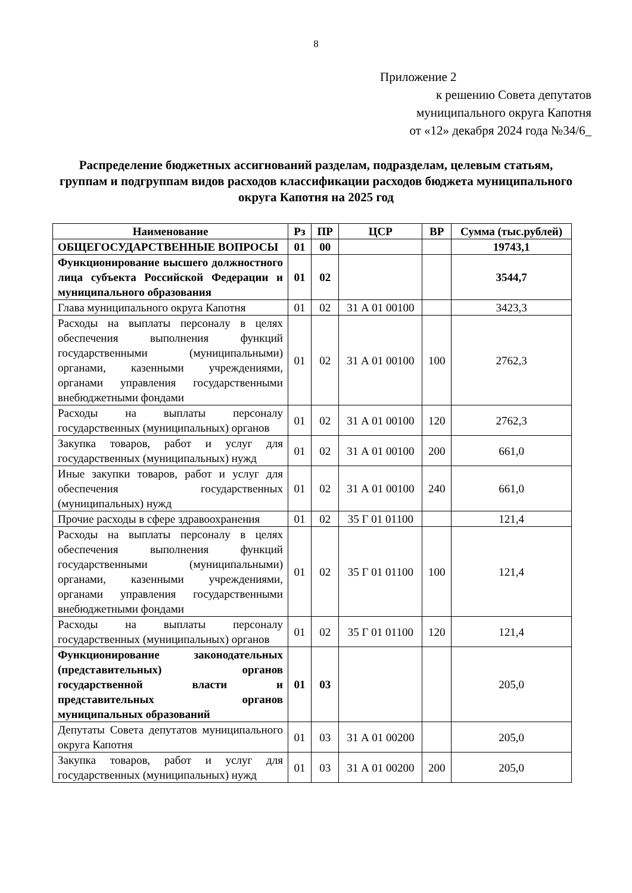8
Приложение 2
к решению Совета депутатов
муниципального округа Капотня
от «12» декабря 2024 года №34/6_
Распределение бюджетных ассигнований разделам, подразделам, целевым статьям, группам и подгруппам видов расходов классификации расходов бюджета муниципального округа Капотня на 2025 год
| Наименование | Рз | ПР | ЦСР | ВР | Сумма (тыс.рублей) |
| --- | --- | --- | --- | --- | --- |
| ОБЩЕГОСУДАРСТВЕННЫЕ ВОПРОСЫ | 01 | 00 | | | 19743,1 |
| Функционирование высшего должностного лица субъекта Российской Федерации и муниципального образования | 01 | 02 | | | 3544,7 |
| Глава муниципального округа Капотня | 01 | 02 | 31 А 01 00100 | | 3423,3 |
| Расходы на выплаты персоналу в целях обеспечения выполнения функций государственными (муниципальными) органами, казенными учреждениями, органами управления государственными внебюджетными фондами | 01 | 02 | 31 А 01 00100 | 100 | 2762,3 |
| Расходы на выплаты персоналу государственных (муниципальных) органов | 01 | 02 | 31 А 01 00100 | 120 | 2762,3 |
| Закупка товаров, работ и услуг для государственных (муниципальных) нужд | 01 | 02 | 31 А 01 00100 | 200 | 661,0 |
| Иные закупки товаров, работ и услуг для обеспечения государственных (муниципальных) нужд | 01 | 02 | 31 А 01 00100 | 240 | 661,0 |
| Прочие расходы в сфере здравоохранения | 01 | 02 | 35 Г 01 01100 | | 121,4 |
| Расходы на выплаты персоналу в целях обеспечения выполнения функций государственными (муниципальными) органами, казенными учреждениями, органами управления государственными внебюджетными фондами | 01 | 02 | 35 Г 01 01100 | 100 | 121,4 |
| Расходы на выплаты персоналу государственных (муниципальных) органов | 01 | 02 | 35 Г 01 01100 | 120 | 121,4 |
| Функционирование законодательных (представительных) органов государственной власти и представительных органов муниципальных образований | 01 | 03 | | | 205,0 |
| Депутаты Совета депутатов муниципального округа Капотня | 01 | 03 | 31 А 01 00200 | | 205,0 |
| Закупка товаров, работ и услуг для государственных (муниципальных) нужд | 01 | 03 | 31 А 01 00200 | 200 | 205,0 |